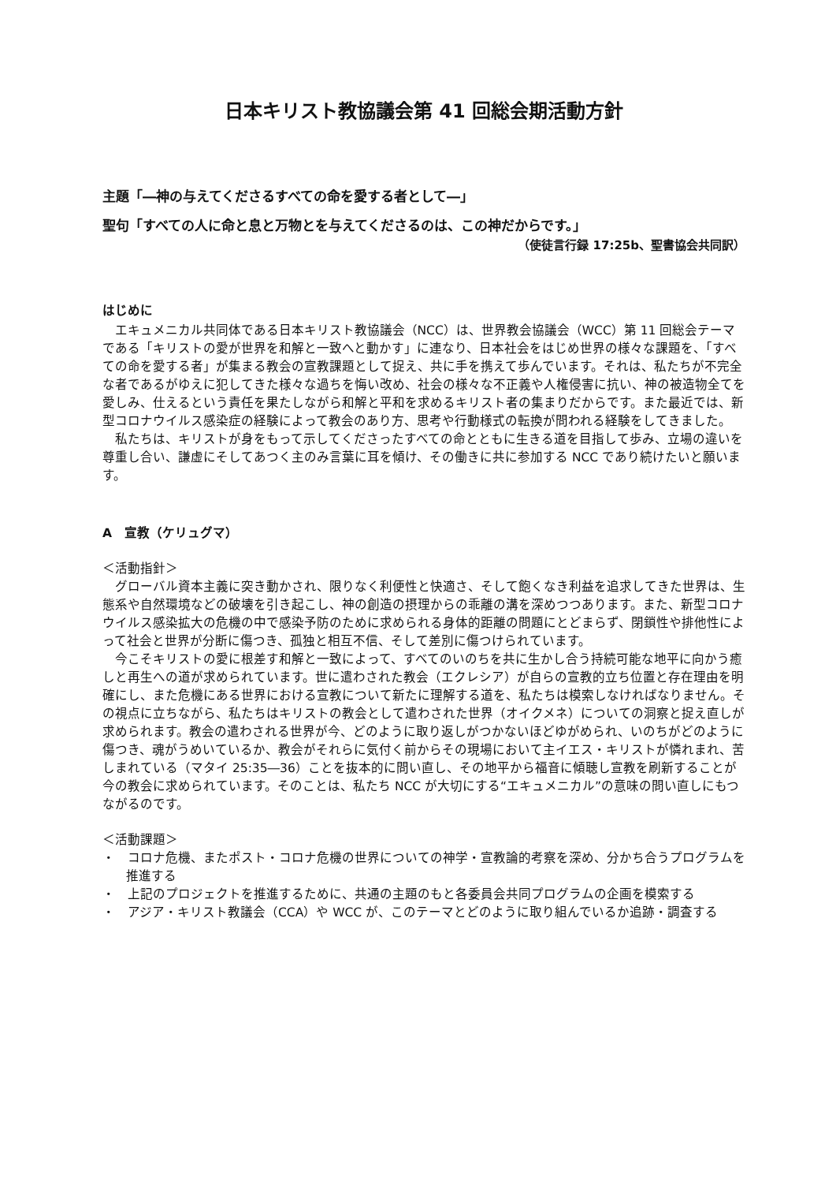日本キリスト教協議会第 41 回総会期活動方針
主題「―神の与えてくださるすべての命を愛する者として―」
聖句「すべての人に命と息と万物とを与えてくださるのは、この神だからです。」
（使徒言行録 17:25b、聖書協会共同訳）
はじめに
エキュメニカル共同体である日本キリスト教協議会（NCC）は、世界教会協議会（WCC）第 11 回総会テーマである「キリストの愛が世界を和解と一致へと動かす」に連なり、日本社会をはじめ世界の様々な課題を、「すべての命を愛する者」が集まる教会の宣教課題として捉え、共に手を携えて歩んでいます。それは、私たちが不完全な者であるがゆえに犯してきた様々な過ちを悔い改め、社会の様々な不正義や人権侵害に抗い、神の被造物全てを愛しみ、仕えるという責任を果たしながら和解と平和を求めるキリスト者の集まりだからです。また最近では、新型コロナウイルス感染症の経験によって教会のあり方、思考や行動様式の転換が問われる経験をしてきました。
私たちは、キリストが身をもって示してくださったすべての命とともに生きる道を目指して歩み、立場の違いを尊重し合い、謙虚にそしてあつく主のみ言葉に耳を傾け、その働きに共に参加する NCC であり続けたいと願います。
A　宣教（ケリュグマ）
＜活動指針＞
グローバル資本主義に突き動かされ、限りなく利便性と快適さ、そして飽くなき利益を追求してきた世界は、生態系や自然環境などの破壊を引き起こし、神の創造の摂理からの乖離の溝を深めつつあります。また、新型コロナウイルス感染拡大の危機の中で感染予防のために求められる身体的距離の問題にとどまらず、閉鎖性や排他性によって社会と世界が分断に傷つき、孤独と相互不信、そして差別に傷つけられています。
今こそキリストの愛に根差す和解と一致によって、すべてのいのちを共に生かし合う持続可能な地平に向かう癒しと再生への道が求められています。世に遣わされた教会（エクレシア）が自らの宣教的立ち位置と存在理由を明確にし、また危機にある世界における宣教について新たに理解する道を、私たちは模索しなければなりません。その視点に立ちながら、私たちはキリストの教会として遣わされた世界（オイクメネ）についての洞察と捉え直しが求められます。教会の遣わされる世界が今、どのように取り返しがつかないほどゆがめられ、いのちがどのように傷つき、魂がうめいているか、教会がそれらに気付く前からその現場において主イエス・キリストが憐れまれ、苦しまれている（マタイ 25:35―36）ことを抜本的に問い直し、その地平から福音に傾聴し宣教を刷新することが今の教会に求められています。そのことは、私たち NCC が大切にする“エキュメニカル”の意味の問い直しにもつながるのです。
＜活動課題＞
・　コロナ危機、またポスト・コロナ危機の世界についての神学・宣教論的考察を深め、分かち合うプログラムを推進する
・　上記のプロジェクトを推進するために、共通の主題のもと各委員会共同プログラムの企画を模索する
・　アジア・キリスト教議会（CCA）や WCC が、このテーマとどのように取り組んでいるか追跡・調査する